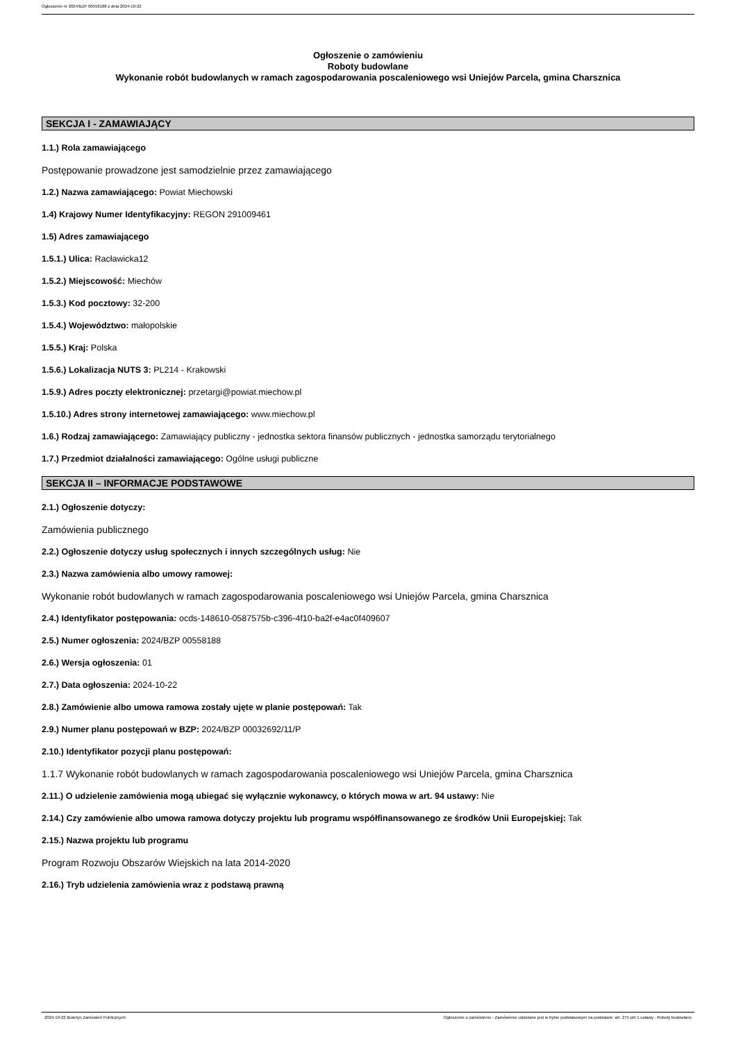Ogłoszenie nr 2024/BZP 00558188 z dnia 2024-10-22
Ogłoszenie o zamówieniu
Roboty budowlane
Wykonanie robót budowlanych w ramach zagospodarowania poscaleniowego wsi Uniejów Parcela, gmina Charsznica
SEKCJA I - ZAMAWIAJĄCY
1.1.) Rola zamawiającego
Postępowanie prowadzone jest samodzielnie przez zamawiającego
1.2.) Nazwa zamawiającego: Powiat Miechowski
1.4) Krajowy Numer Identyfikacyjny: REGON 291009461
1.5) Adres zamawiającego
1.5.1.) Ulica: Racławicka12
1.5.2.) Miejscowość: Miechów
1.5.3.) Kod pocztowy: 32-200
1.5.4.) Województwo: małopolskie
1.5.5.) Kraj: Polska
1.5.6.) Lokalizacja NUTS 3: PL214 - Krakowski
1.5.9.) Adres poczty elektronicznej: przetargi@powiat.miechow.pl
1.5.10.) Adres strony internetowej zamawiającego: www.miechow.pl
1.6.) Rodzaj zamawiającego: Zamawiający publiczny - jednostka sektora finansów publicznych - jednostka samorządu terytorialnego
1.7.) Przedmiot działalności zamawiającego: Ogólne usługi publiczne
SEKCJA II – INFORMACJE PODSTAWOWE
2.1.) Ogłoszenie dotyczy:
Zamówienia publicznego
2.2.) Ogłoszenie dotyczy usług społecznych i innych szczególnych usług: Nie
2.3.) Nazwa zamówienia albo umowy ramowej:
Wykonanie robót budowlanych w ramach zagospodarowania poscaleniowego wsi Uniejów Parcela, gmina Charsznica
2.4.) Identyfikator postępowania: ocds-148610-0587575b-c396-4f10-ba2f-e4ac0f409607
2.5.) Numer ogłoszenia: 2024/BZP 00558188
2.6.) Wersja ogłoszenia: 01
2.7.) Data ogłoszenia: 2024-10-22
2.8.) Zamówienie albo umowa ramowa zostały ujęte w planie postępowań: Tak
2.9.) Numer planu postępowań w BZP: 2024/BZP 00032692/11/P
2.10.) Identyfikator pozycji planu postępowań:
1.1.7 Wykonanie robót budowlanych w ramach zagospodarowania poscaleniowego wsi Uniejów Parcela, gmina Charsznica
2.11.) O udzielenie zamówienia mogą ubiegać się wyłącznie wykonawcy, o których mowa w art. 94 ustawy: Nie
2.14.) Czy zamówienie albo umowa ramowa dotyczy projektu lub programu współfinansowanego ze środków Unii Europejskiej: Tak
2.15.) Nazwa projektu lub programu
Program Rozwoju Obszarów Wiejskich na lata 2014-2020
2.16.) Tryb udzielenia zamówienia wraz z podstawą prawną
2024-10-22 Biuletyn Zamówień Publicznych Ogłoszenie o zamówieniu - Zamówienie udzielane jest w trybie podstawowym na podstawie: art. 275 pkt 1 ustawy - Roboty budowlane